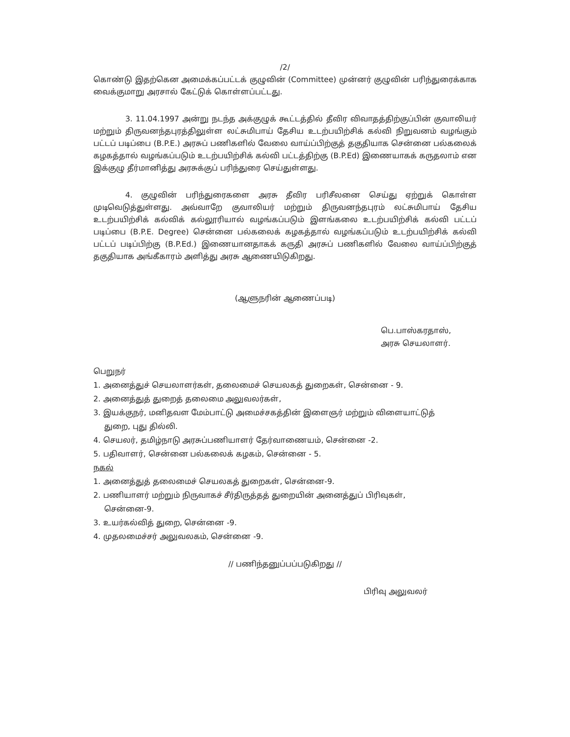/2/
கொண்டு இதற்கென அமைக்கப்பட்டக் குழுவின் (Committee) முன்னர் குழுவின் பரிந்துரைக்காக வைக்குமாறு அரசால் கேட்டுக் கொள்ளப்பட்டது.
3. 11.04.1997 அன்று நடந்த அக்குழுக் கூட்டத்தில் தீவிர விவாதத்திற்குப்பின் குவாலியர் மற்றும் திருவனந்தபுரத்திலுள்ள லட்சுமிபாய் தேசிய உடற்பயிற்சிக் கல்வி நிறுவனம் வழங்கும் பட்டப் படிப்பை (B.P.E.) அரசுப் பணிகளில் வேலை வாய்ப்பிற்குத் தகுதியாக சென்னை பல்கலைக் கழகத்தால் வழங்கப்படும் உடற்பயிற்சிக் கல்வி பட்டத்திற்கு (B.P.Ed) இணையாகக் கருதலாம் என இக்குழு தீர்மானித்து அரசுக்குப் பரிந்துரை செய்துள்ளது.
4. குழுவின் பரிந்துரைகளை அரசு தீவிர பரிசீலனை செய்து ஏற்றுக் கொள்ள முடிவெடுத்துள்ளது. அவ்வாறே குவாலியர் மற்றும் திருவனந்தபுரம் லட்சுமிபாய் தேசிய உடற்பயிற்சிக் கல்விக் கல்லூரியால் வழங்கப்படும் இளங்கலை உடற்பயிற்சிக் கல்வி பட்டப் படிப்பை (B.P.E. Degree) சென்னை பல்கலைக் கழகத்தால் வழங்கப்படும் உடற்பயிற்சிக் கல்வி பட்டப் படிப்பிற்கு (B.P.Ed.) இணையானதாகக் கருதி அரசுப் பணிகளில் வேலை வாய்ப்பிற்குத் தகுதியாக அங்கீகாரம் அளித்து அரசு ஆணையிடுகிறது.
(ஆளுநரின் ஆணைப்படி)
பெ.பாஸ்கரதாஸ்,
அரசு செயலாளர்.
பெறுநர்
1. அனைத்துச் செயலாளர்கள், தலைமைச் செயலகத் துறைகள், சென்னை - 9.
2. அனைத்துத் துறைத் தலைமை அலுவலர்கள்,
3. இயக்குநர், மனிதவள மேம்பாட்டு அமைச்சகத்தின் இளைஞர் மற்றும் விளையாட்டுத்
துறை, புது தில்லி.
4. செயலர், தமிழ்நாடு அரசுப்பணியாளர் தேர்வாணையம், சென்னை -2.
5. பதிவாளர், சென்னை பல்கலைக் கழகம், சென்னை - 5.
நகல்
1. அனைத்துத் தலைமைச் செயலகத் துறைகள், சென்னை-9.
2. பணியாளர் மற்றும் நிருவாகச் சீர்திருத்தத் துறையின் அனைத்துப் பிரிவுகள்,
சென்னை-9.
3. உயர்கல்வித் துறை, சென்னை -9.
4. முதலமைச்சர் அலுவலகம், சென்னை -9.
// பணிந்தனுப்பப்படுகிறது //
பிரிவு அலுவலர்